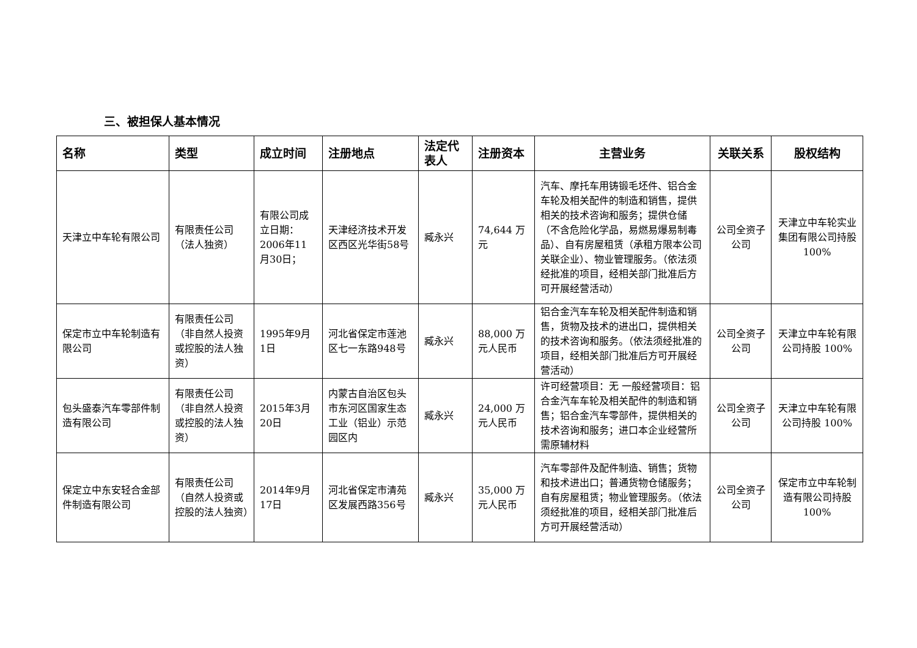三、被担保人基本情况
| 名称 | 类型 | 成立时间 | 注册地点 | 法定代表人 | 注册资本 | 主营业务 | 关联关系 | 股权结构 |
| --- | --- | --- | --- | --- | --- | --- | --- | --- |
| 天津立中车轮有限公司 | 有限责任公司（法人独资） | 有限公司成立日期：2006年11月30日； | 天津经济技术开发区西区光华街58号 | 臧永兴 | 74,644 万元 | 汽车、摩托车用铸锻毛坯件、铝合金车轮及相关配件的制造和销售，提供相关的技术咨询和服务；提供仓储（不含危险化学品，易燃易爆易制毒品）、自有房屋租赁（承租方限本公司关联企业）、物业管理服务。（依法须经批准的项目，经相关部门批准后方可开展经营活动） | 公司全资子公司 | 天津立中车轮实业集团有限公司持股 100% |
| 保定市立中车轮制造有限公司 | 有限责任公司（非自然人投资或控股的法人独资） | 1995年9月1日 | 河北省保定市莲池区七一东路948号 | 臧永兴 | 88,000 万元人民币 | 铝合金汽车车轮及相关配件制造和销售，货物及技术的进出口，提供相关的技术咨询和服务。（依法须经批准的项目，经相关部门批准后方可开展经营活动） | 公司全资子公司 | 天津立中车轮有限公司持股 100% |
| 包头盛泰汽车零部件制造有限公司 | 有限责任公司（非自然人投资或控股的法人独资） | 2015年3月20日 | 内蒙古自治区包头市东河区国家生态工业（铝业）示范园区内 | 臧永兴 | 24,000 万元人民币 | 许可经营项目：无 一般经营项目：铝合金汽车车轮及相关配件的制造和销售；铝合金汽车零部件，提供相关的技术咨询和服务；进口本企业经营所需原辅材料 | 公司全资子公司 | 天津立中车轮有限公司持股 100% |
| 保定立中东安轻合金部件制造有限公司 | 有限责任公司（自然人投资或控股的法人独资） | 2014年9月17日 | 河北省保定市清苑区发展西路356号 | 臧永兴 | 35,000 万元人民币 | 汽车零部件及配件制造、销售；货物和技术进出口；普通货物仓储服务；自有房屋租赁；物业管理服务。（依法须经批准的项目，经相关部门批准后方可开展经营活动） | 公司全资子公司 | 保定市立中车轮制造有限公司持股 100% |